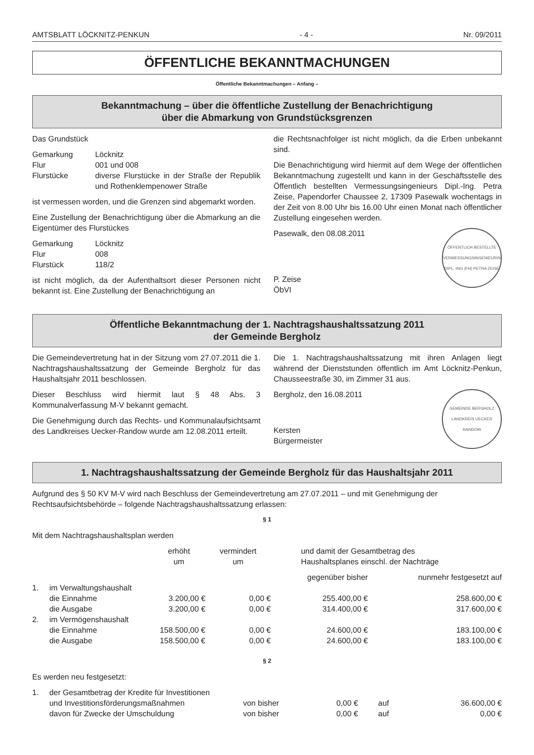AMTSBLATT LÖCKNITZ-PENKUN - 4 - Nr. 09/2011
ÖFFENTLICHE BEKANNTMACHUNGEN
Öffentliche Bekanntmachungen – Anfang –
Bekanntmachung – über die öffentliche Zustellung der Benachrichtigung
über die Abmarkung von Grundstücksgrenzen
Das Grundstück
Gemarkung Löcknitz Flur 001 und 008 Flurstücke diverse Flurstücke in der Straße der Republik und Rothenklempenower Straße
ist vermessen worden, und die Grenzen sind abgemarkt worden.
Eine Zustellung der Benachrichtigung über die Abmarkung an die Eigentümer des Flurstückes
Gemarkung Löcknitz Flur 008 Flurstück 118/2
ist nicht möglich, da der Aufenthaltsort dieser Personen nicht bekannt ist. Eine Zustellung der Benachrichtigung an
die Rechtsnachfolger ist nicht möglich, da die Erben unbekannt sind.
Die Benachrichtigung wird hiermit auf dem Wege der öffentlichen Bekanntmachung zugestellt und kann in der Geschäftsstelle des Öffentlich bestellten Vermessungsingenieurs Dipl.-Ing. Petra Zeise, Papendorfer Chaussee 2, 17309 Pasewalk wochentags in der Zeit von 8.00 Uhr bis 16.00 Uhr einen Monat nach öffentlicher Zustellung eingesehen werden.
Pasewalk, den 08.08.2011
P. Zeise
ÖbVI
ÖFFENTLICH BESTELLTE VERMESSUNGSINGENIEURIN DIPL.-ING (FH) PETRA ZEISE
Öffentliche Bekanntmachung der 1. Nachtragshaushaltssatzung 2011
der Gemeinde Bergholz
Die Gemeindevertretung hat in der Sitzung vom 27.07.2011 die 1. Nachtragshaushaltssatzung der Gemeinde Bergholz für das Haushaltsjahr 2011 beschlossen.
Dieser Beschluss wird hiermit laut § 48 Abs. 3 Kommunalverfassung M-V bekannt gemacht.
Die Genehmigung durch das Rechts- und Kommunalaufsichtsamt des Landkreises Uecker-Randow wurde am 12.08.2011 erteilt.
Die 1. Nachtragshaushaltssatzung mit ihren Anlagen liegt während der Dienststunden öffentlich im Amt Löcknitz-Penkun, Chausseestraße 30, im Zimmer 31 aus.
Bergholz, den 16.08.2011
Kersten
Bürgermeister
GEMEINDE BERGHOLZ LANDKREIS UECKER RANDOW
1. Nachtragshaushaltssatzung der Gemeinde Bergholz für das Haushaltsjahr 2011
Aufgrund des § 50 KV M-V wird nach Beschluss der Gemeindevertretung am 27.07.2011 – und mit Genehmigung der Rechtsaufsichtsbehörde – folgende Nachtragshaushaltssatzung erlassen:
§ 1
Mit dem Nachtragshaushaltsplan werden
| | | erhöht um | vermindert um | und damit der Gesamtbetrag des Haushaltsplanes einschl. der Nachträge | |
| | | | | gegenüber bisher | nunmehr festgesetzt auf |
| 1. | im Verwaltungshaushalt | | | | |
| | die Einnahme | 3.200,00 € | 0,00 € | 255.400,00 € | 258.600,00 € |
| | die Ausgabe | 3.200,00 € | 0,00 € | 314.400,00 € | 317.600,00 € |
| 2. | im Vermögenshaushalt | | | | |
| | die Einnahme | 158.500,00 € | 0,00 € | 24.600,00 € | 183.100,00 € |
| | die Ausgabe | 158.500,00 € | 0,00 € | 24.600,00 € | 183.100,00 € |
§ 2
Es werden neu festgesetzt:
| 1. | der Gesamtbetrag der Kredite für Investitionen | | | | |
| | und Investitionsförderungsmaßnahmen | von bisher | 0,00 € | auf | 36.600,00 € |
| | davon für Zwecke der Umschuldung | von bisher | 0,00 € | auf | 0,00 € |